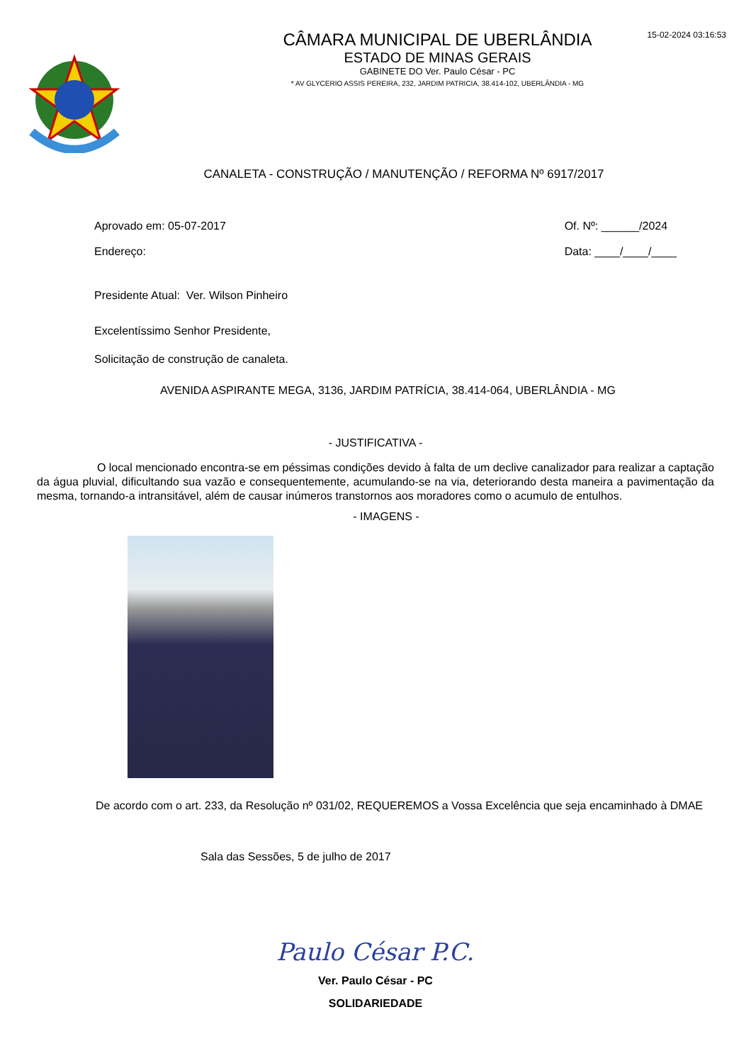15-02-2024 03:16:53
CÂMARA MUNICIPAL DE UBERLÂNDIA
ESTADO DE MINAS GERAIS
GABINETE DO Ver. Paulo César - PC
* AV GLYCERIO ASSIS PEREIRA, 232, JARDIM PATRICIA, 38.414-102, UBERLÂNDIA - MG
CANALETA - CONSTRUÇÃO / MANUTENÇÃO / REFORMA Nº 6917/2017
Aprovado em: 05-07-2017
Endereço:
Of. Nº: ______/2024
Data: ____/____/____
Presidente Atual: Ver. Wilson Pinheiro
Excelentíssimo Senhor Presidente,
Solicitação de construção de canaleta.
AVENIDA ASPIRANTE MEGA, 3136, JARDIM PATRÍCIA, 38.414-064, UBERLÂNDIA - MG
- JUSTIFICATIVA -
O local mencionado encontra-se em péssimas condições devido à falta de um declive canalizador para realizar a captação da água pluvial, dificultando sua vazão e consequentemente, acumulando-se na via, deteriorando desta maneira a pavimentação da mesma, tornando-a intransitável, além de causar inúmeros transtornos aos moradores como o acumulo de entulhos.
- IMAGENS -
De acordo com o art. 233, da Resolução nº 031/02, REQUEREMOS a Vossa Excelência que seja encaminhado à DMAE
Sala das Sessões, 5 de julho de 2017
Paulo César P.C.
Ver. Paulo César - PC
SOLIDARIEDADE